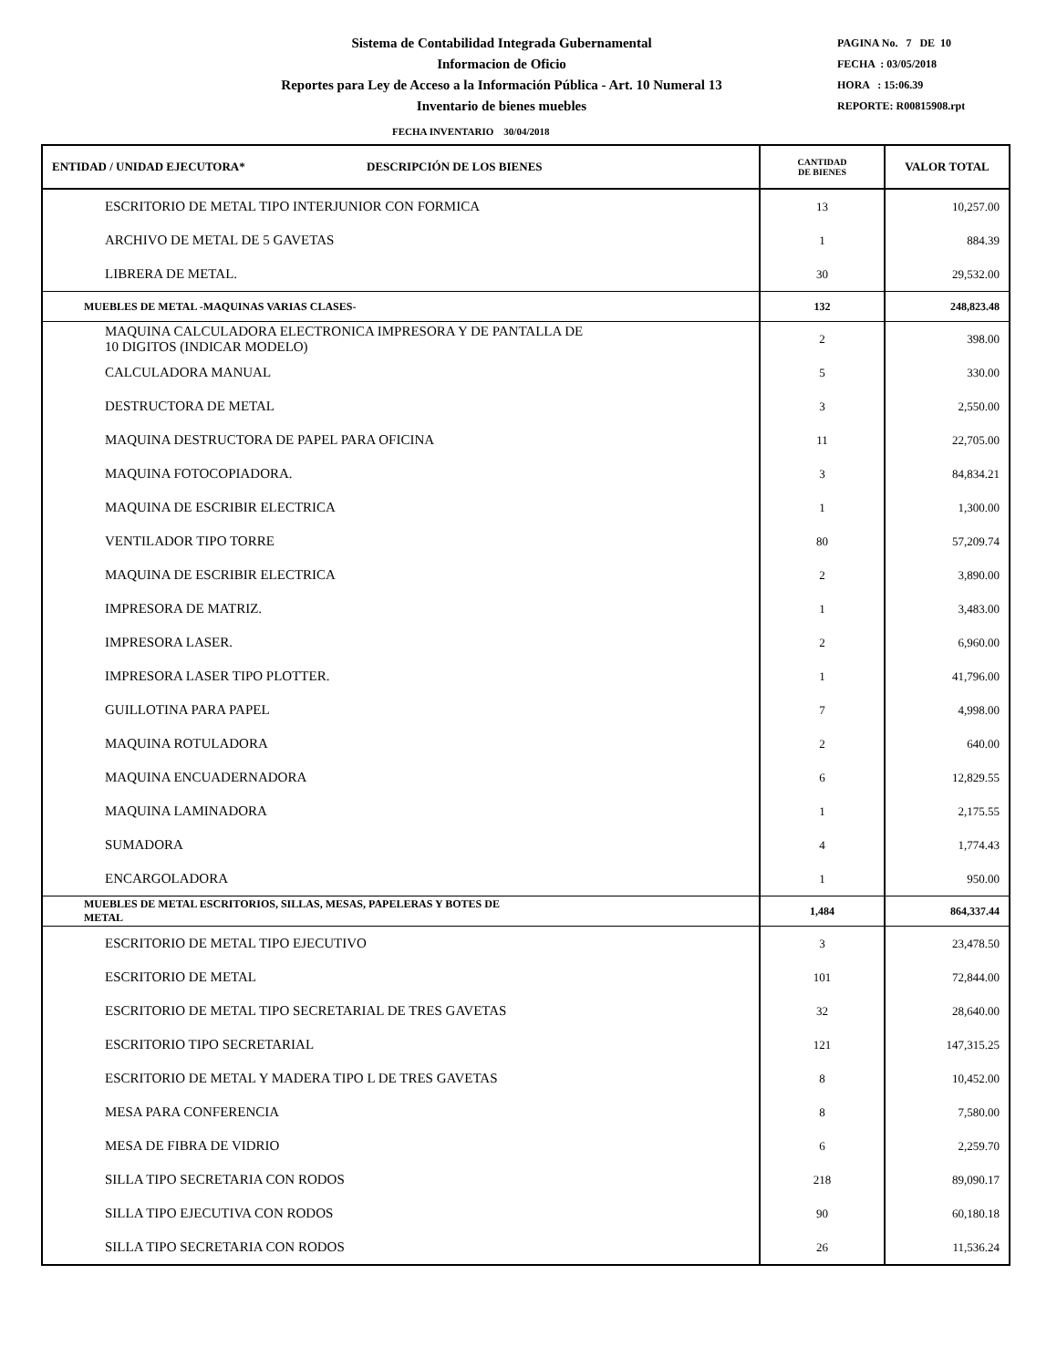Sistema de Contabilidad Integrada Gubernamental
Informacion de Oficio
Reportes para Ley de Acceso a la Información Pública - Art. 10 Numeral 13
Inventario de bienes muebles
PAGINA No. 7 DE 10
FECHA : 03/05/2018
HORA : 15:06.39
REPORTE: R00815908.rpt
FECHA INVENTARIO 30/04/2018
| ENTIDAD / UNIDAD EJECUTORA* DESCRIPCIÓN DE LOS BIENES | CANTIDAD DE BIENES | VALOR TOTAL |
| --- | --- | --- |
| ESCRITORIO DE METAL TIPO INTERJUNIOR CON FORMICA | 13 | 10,257.00 |
| ARCHIVO DE METAL DE 5 GAVETAS | 1 | 884.39 |
| LIBRERA DE METAL. | 30 | 29,532.00 |
| MUEBLES DE METAL -MAQUINAS VARIAS CLASES- | 132 | 248,823.48 |
| MAQUINA CALCULADORA ELECTRONICA IMPRESORA Y DE PANTALLA DE 10 DIGITOS (INDICAR MODELO) | 2 | 398.00 |
| CALCULADORA MANUAL | 5 | 330.00 |
| DESTRUCTORA DE METAL | 3 | 2,550.00 |
| MAQUINA DESTRUCTORA DE PAPEL PARA OFICINA | 11 | 22,705.00 |
| MAQUINA FOTOCOPIADORA. | 3 | 84,834.21 |
| MAQUINA DE ESCRIBIR ELECTRICA | 1 | 1,300.00 |
| VENTILADOR TIPO TORRE | 80 | 57,209.74 |
| MAQUINA DE ESCRIBIR ELECTRICA | 2 | 3,890.00 |
| IMPRESORA DE MATRIZ. | 1 | 3,483.00 |
| IMPRESORA LASER. | 2 | 6,960.00 |
| IMPRESORA LASER TIPO PLOTTER. | 1 | 41,796.00 |
| GUILLOTINA PARA PAPEL | 7 | 4,998.00 |
| MAQUINA ROTULADORA | 2 | 640.00 |
| MAQUINA ENCUADERNADORA | 6 | 12,829.55 |
| MAQUINA LAMINADORA | 1 | 2,175.55 |
| SUMADORA | 4 | 1,774.43 |
| ENCARGOLADORA | 1 | 950.00 |
| MUEBLES DE METAL ESCRITORIOS, SILLAS, MESAS, PAPELERAS Y BOTES DE METAL | 1,484 | 864,337.44 |
| ESCRITORIO DE METAL TIPO EJECUTIVO | 3 | 23,478.50 |
| ESCRITORIO DE METAL | 101 | 72,844.00 |
| ESCRITORIO DE METAL TIPO SECRETARIAL DE TRES GAVETAS | 32 | 28,640.00 |
| ESCRITORIO TIPO SECRETARIAL | 121 | 147,315.25 |
| ESCRITORIO DE METAL Y MADERA TIPO L DE TRES GAVETAS | 8 | 10,452.00 |
| MESA PARA CONFERENCIA | 8 | 7,580.00 |
| MESA DE FIBRA DE VIDRIO | 6 | 2,259.70 |
| SILLA TIPO SECRETARIA CON RODOS | 218 | 89,090.17 |
| SILLA TIPO EJECUTIVA CON RODOS | 90 | 60,180.18 |
| SILLA TIPO SECRETARIA CON RODOS | 26 | 11,536.24 |